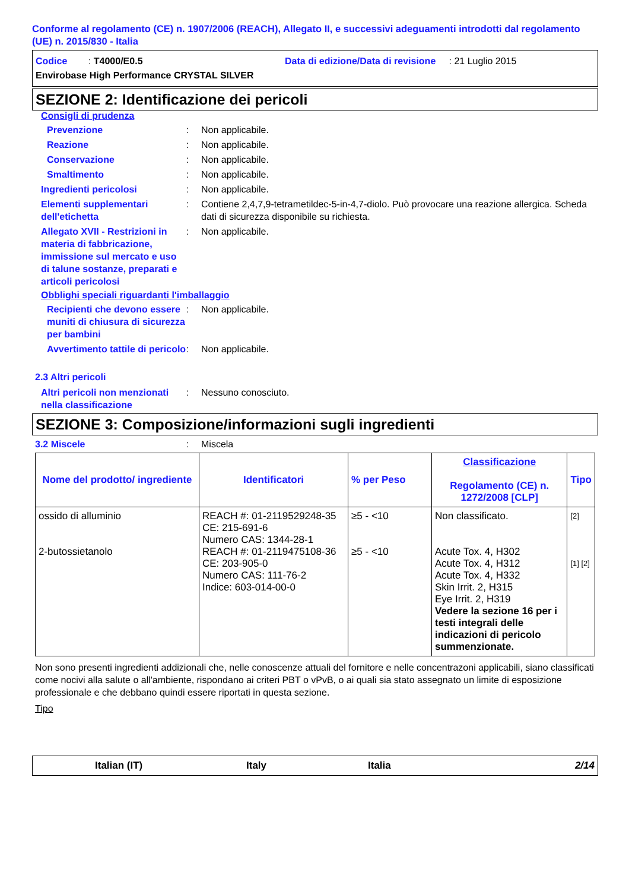Conforme al regolamento (CE) n. 1907/2006 (REACH), Allegato II, e successivi adeguamenti introdotti dal regolamento (UE) n. 2015/830 - Italia
Codice : T4000/E0.5
Data di edizione/Data di revisione : 21 Luglio 2015
Envirobase High Performance CRYSTAL SILVER
SEZIONE 2: Identificazione dei pericoli
Consigli di prudenza
Prevenzione : Non applicabile.
Reazione : Non applicabile.
Conservazione : Non applicabile.
Smaltimento : Non applicabile.
Ingredienti pericolosi : Non applicabile.
Elementi supplementari dell'etichetta
: Contiene 2,4,7,9-tetrametildec-5-in-4,7-diolo. Può provocare una reazione allergica. Scheda dati di sicurezza disponibile su richiesta.
Allegato XVII - Restrizioni in materia di fabbricazione, immissione sul mercato e uso di talune sostanze, preparati e articoli pericolosi
: Non applicabile.
Obblighi speciali riguardanti l'imballaggio
Recipienti che devono essere muniti di chiusura di sicurezza per bambini
: Non applicabile.
Avvertimento tattile di pericolo
: Non applicabile.
2.3 Altri pericoli
Altri pericoli non menzionati nella classificazione
: Nessuno conosciuto.
SEZIONE 3: Composizione/informazioni sugli ingredienti
3.2 Miscele : Miscela
| Nome del prodotto/ ingrediente | Identificatori | % per Peso | Classificazione Regolamento (CE) n. 1272/2008 [CLP] | Tipo |
| --- | --- | --- | --- | --- |
| ossido di alluminio 2-butossietanolo | REACH #: 01-2119529248-35 CE: 215-691-6 Numero CAS: 1344-28-1 REACH #: 01-2119475108-36 CE: 203-905-0 Numero CAS: 111-76-2 Indice: 603-014-00-0 | ≥5 - <10 ≥5 - <10 | Non classificato. Acute Tox. 4, H302 Acute Tox. 4, H312 Acute Tox. 4, H332 Skin Irrit. 2, H315 Eye Irrit. 2, H319 Vedere la sezione 16 per i testi integrali delle indicazioni di pericolo summenzionate. | [2] [1] [2] |
Non sono presenti ingredienti addizionali che, nelle conoscenze attuali del fornitore e nelle concentrazoni applicabili, siano classificati come nocivi alla salute o all'ambiente, rispondano ai criteri PBT o vPvB, o ai quali sia stato assegnato un limite di esposizione professionale e che debbano quindi essere riportati in questa sezione.
Tipo
Italian (IT) Italy Italia 2/14